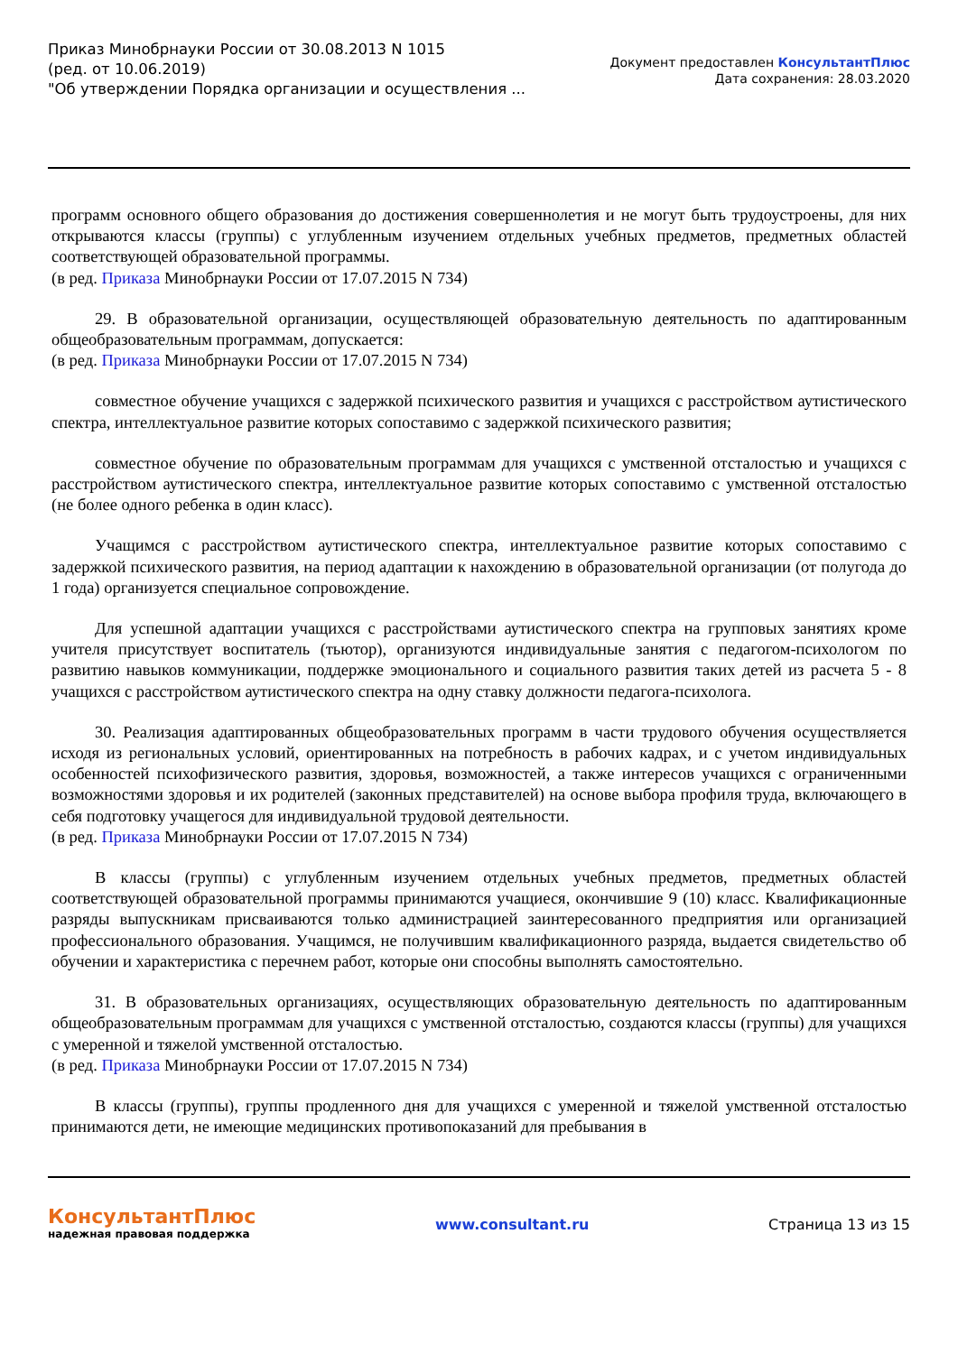Приказ Минобрнауки России от 30.08.2013 N 1015
(ред. от 10.06.2019)
"Об утверждении Порядка организации и осуществления ...
Документ предоставлен КонсультантПлюс
Дата сохранения: 28.03.2020
программ основного общего образования до достижения совершеннолетия и не могут быть трудоустроены, для них открываются классы (группы) с углубленным изучением отдельных учебных предметов, предметных областей соответствующей образовательной программы.
(в ред. Приказа Минобрнауки России от 17.07.2015 N 734)
29. В образовательной организации, осуществляющей образовательную деятельность по адаптированным общеобразовательным программам, допускается:
(в ред. Приказа Минобрнауки России от 17.07.2015 N 734)
совместное обучение учащихся с задержкой психического развития и учащихся с расстройством аутистического спектра, интеллектуальное развитие которых сопоставимо с задержкой психического развития;
совместное обучение по образовательным программам для учащихся с умственной отсталостью и учащихся с расстройством аутистического спектра, интеллектуальное развитие которых сопоставимо с умственной отсталостью (не более одного ребенка в один класс).
Учащимся с расстройством аутистического спектра, интеллектуальное развитие которых сопоставимо с задержкой психического развития, на период адаптации к нахождению в образовательной организации (от полугода до 1 года) организуется специальное сопровождение.
Для успешной адаптации учащихся с расстройствами аутистического спектра на групповых занятиях кроме учителя присутствует воспитатель (тьютор), организуются индивидуальные занятия с педагогом-психологом по развитию навыков коммуникации, поддержке эмоционального и социального развития таких детей из расчета 5 - 8 учащихся с расстройством аутистического спектра на одну ставку должности педагога-психолога.
30. Реализация адаптированных общеобразовательных программ в части трудового обучения осуществляется исходя из региональных условий, ориентированных на потребность в рабочих кадрах, и с учетом индивидуальных особенностей психофизического развития, здоровья, возможностей, а также интересов учащихся с ограниченными возможностями здоровья и их родителей (законных представителей) на основе выбора профиля труда, включающего в себя подготовку учащегося для индивидуальной трудовой деятельности.
(в ред. Приказа Минобрнауки России от 17.07.2015 N 734)
В классы (группы) с углубленным изучением отдельных учебных предметов, предметных областей соответствующей образовательной программы принимаются учащиеся, окончившие 9 (10) класс. Квалификационные разряды выпускникам присваиваются только администрацией заинтересованного предприятия или организацией профессионального образования. Учащимся, не получившим квалификационного разряда, выдается свидетельство об обучении и характеристика с перечнем работ, которые они способны выполнять самостоятельно.
31. В образовательных организациях, осуществляющих образовательную деятельность по адаптированным общеобразовательным программам для учащихся с умственной отсталостью, создаются классы (группы) для учащихся с умеренной и тяжелой умственной отсталостью.
(в ред. Приказа Минобрнауки России от 17.07.2015 N 734)
В классы (группы), группы продленного дня для учащихся с умеренной и тяжелой умственной отсталостью принимаются дети, не имеющие медицинских противопоказаний для пребывания в
КонсультантПлюс
надежная правовая поддержка
www.consultant.ru Страница 13 из 15